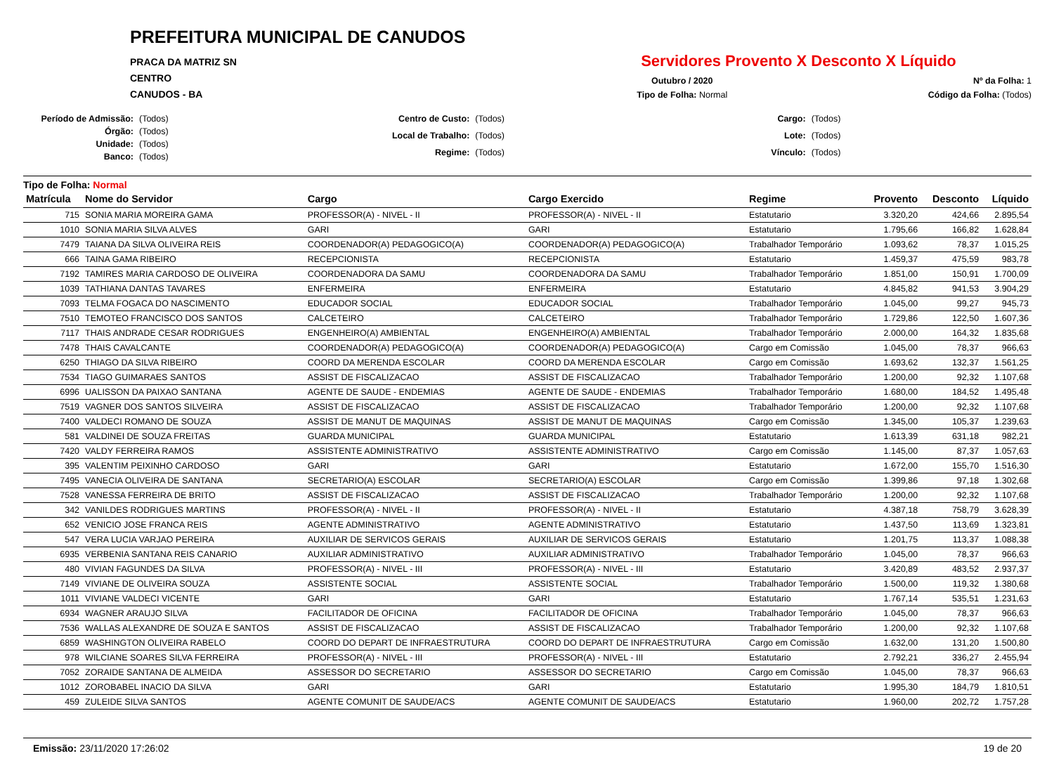PREFEITURA MUNICIPAL DE CANUDOS
PRACA DA MATRIZ SN
CENTRO
CANUDOS - BA
Servidores Provento X Desconto X Líquido
Outubro / 2020
Nº da Folha: 1
Tipo de Folha: Normal
Código da Folha: (Todos)
Período de Admissão: (Todos) Órgão: (Todos) Unidade: (Todos) Banco: (Todos)
Centro de Custo: (Todos) Local de Trabalho: (Todos) Regime: (Todos)
Cargo: (Todos) Lote: (Todos) Vínculo: (Todos)
Tipo de Folha: Normal
| Matrícula | Nome do Servidor | Cargo | Cargo Exercido | Regime | Provento | Desconto | Líquido |
| --- | --- | --- | --- | --- | --- | --- | --- |
| 715 | SONIA MARIA MOREIRA GAMA | PROFESSOR(A) - NIVEL - II | PROFESSOR(A) - NIVEL - II | Estatutario | 3.320,20 | 424,66 | 2.895,54 |
| 1010 | SONIA MARIA SILVA ALVES | GARI | GARI | Estatutario | 1.795,66 | 166,82 | 1.628,84 |
| 7479 | TAIANA DA SILVA OLIVEIRA REIS | COORDENADOR(A) PEDAGOGICO(A) | COORDENADOR(A) PEDAGOGICO(A) | Trabalhador Temporário | 1.093,62 | 78,37 | 1.015,25 |
| 666 | TAINA GAMA RIBEIRO | RECEPCIONISTA | RECEPCIONISTA | Estatutario | 1.459,37 | 475,59 | 983,78 |
| 7192 | TAMIRES MARIA CARDOSO DE OLIVEIRA | COORDENADORA DA SAMU | COORDENADORA DA SAMU | Trabalhador Temporário | 1.851,00 | 150,91 | 1.700,09 |
| 1039 | TATHIANA DANTAS TAVARES | ENFERMEIRA | ENFERMEIRA | Estatutario | 4.845,82 | 941,53 | 3.904,29 |
| 7093 | TELMA FOGACA DO NASCIMENTO | EDUCADOR SOCIAL | EDUCADOR SOCIAL | Trabalhador Temporário | 1.045,00 | 99,27 | 945,73 |
| 7510 | TEMOTEO FRANCISCO DOS SANTOS | CALCETEIRO | CALCETEIRO | Trabalhador Temporário | 1.729,86 | 122,50 | 1.607,36 |
| 7117 | THAIS ANDRADE CESAR RODRIGUES | ENGENHEIRO(A) AMBIENTAL | ENGENHEIRO(A) AMBIENTAL | Trabalhador Temporário | 2.000,00 | 164,32 | 1.835,68 |
| 7478 | THAIS CAVALCANTE | COORDENADOR(A) PEDAGOGICO(A) | COORDENADOR(A) PEDAGOGICO(A) | Cargo em Comissão | 1.045,00 | 78,37 | 966,63 |
| 6250 | THIAGO DA SILVA RIBEIRO | COORD DA MERENDA ESCOLAR | COORD DA MERENDA ESCOLAR | Cargo em Comissão | 1.693,62 | 132,37 | 1.561,25 |
| 7534 | TIAGO GUIMARAES SANTOS | ASSIST DE FISCALIZACAO | ASSIST DE FISCALIZACAO | Trabalhador Temporário | 1.200,00 | 92,32 | 1.107,68 |
| 6996 | UALISSON DA PAIXAO SANTANA | AGENTE DE SAUDE - ENDEMIAS | AGENTE DE SAUDE - ENDEMIAS | Trabalhador Temporário | 1.680,00 | 184,52 | 1.495,48 |
| 7519 | VAGNER DOS SANTOS SILVEIRA | ASSIST DE FISCALIZACAO | ASSIST DE FISCALIZACAO | Trabalhador Temporário | 1.200,00 | 92,32 | 1.107,68 |
| 7400 | VALDECI ROMANO DE SOUZA | ASSIST DE MANUT DE MAQUINAS | ASSIST DE MANUT DE MAQUINAS | Cargo em Comissão | 1.345,00 | 105,37 | 1.239,63 |
| 581 | VALDINEI DE SOUZA FREITAS | GUARDA MUNICIPAL | GUARDA MUNICIPAL | Estatutario | 1.613,39 | 631,18 | 982,21 |
| 7420 | VALDY FERREIRA RAMOS | ASSISTENTE ADMINISTRATIVO | ASSISTENTE ADMINISTRATIVO | Cargo em Comissão | 1.145,00 | 87,37 | 1.057,63 |
| 395 | VALENTIM PEIXINHO CARDOSO | GARI | GARI | Estatutario | 1.672,00 | 155,70 | 1.516,30 |
| 7495 | VANECIA OLIVEIRA DE SANTANA | SECRETARIO(A) ESCOLAR | SECRETARIO(A) ESCOLAR | Cargo em Comissão | 1.399,86 | 97,18 | 1.302,68 |
| 7528 | VANESSA FERREIRA DE BRITO | ASSIST DE FISCALIZACAO | ASSIST DE FISCALIZACAO | Trabalhador Temporário | 1.200,00 | 92,32 | 1.107,68 |
| 342 | VANILDES RODRIGUES MARTINS | PROFESSOR(A) - NIVEL - II | PROFESSOR(A) - NIVEL - II | Estatutario | 4.387,18 | 758,79 | 3.628,39 |
| 652 | VENICIO JOSE FRANCA REIS | AGENTE ADMINISTRATIVO | AGENTE ADMINISTRATIVO | Estatutario | 1.437,50 | 113,69 | 1.323,81 |
| 547 | VERA LUCIA VARJAO PEREIRA | AUXILIAR DE SERVICOS GERAIS | AUXILIAR DE SERVICOS GERAIS | Estatutario | 1.201,75 | 113,37 | 1.088,38 |
| 6935 | VERBENIA SANTANA REIS CANARIO | AUXILIAR ADMINISTRATIVO | AUXILIAR ADMINISTRATIVO | Trabalhador Temporário | 1.045,00 | 78,37 | 966,63 |
| 480 | VIVIAN FAGUNDES DA SILVA | PROFESSOR(A) - NIVEL - III | PROFESSOR(A) - NIVEL - III | Estatutario | 3.420,89 | 483,52 | 2.937,37 |
| 7149 | VIVIANE DE OLIVEIRA SOUZA | ASSISTENTE SOCIAL | ASSISTENTE SOCIAL | Trabalhador Temporário | 1.500,00 | 119,32 | 1.380,68 |
| 1011 | VIVIANE VALDECI VICENTE | GARI | GARI | Estatutario | 1.767,14 | 535,51 | 1.231,63 |
| 6934 | WAGNER ARAUJO SILVA | FACILITADOR DE OFICINA | FACILITADOR DE OFICINA | Trabalhador Temporário | 1.045,00 | 78,37 | 966,63 |
| 7536 | WALLAS ALEXANDRE DE SOUZA E SANTOS | ASSIST DE FISCALIZACAO | ASSIST DE FISCALIZACAO | Trabalhador Temporário | 1.200,00 | 92,32 | 1.107,68 |
| 6859 | WASHINGTON OLIVEIRA RABELO | COORD DO DEPART DE INFRAESTRUTURA | COORD DO DEPART DE INFRAESTRUTURA | Cargo em Comissão | 1.632,00 | 131,20 | 1.500,80 |
| 978 | WILCIANE SOARES SILVA FERREIRA | PROFESSOR(A) - NIVEL - III | PROFESSOR(A) - NIVEL - III | Estatutario | 2.792,21 | 336,27 | 2.455,94 |
| 7052 | ZORAIDE SANTANA DE ALMEIDA | ASSESSOR DO SECRETARIO | ASSESSOR DO SECRETARIO | Cargo em Comissão | 1.045,00 | 78,37 | 966,63 |
| 1012 | ZOROBABEL INACIO DA SILVA | GARI | GARI | Estatutario | 1.995,30 | 184,79 | 1.810,51 |
| 459 | ZULEIDE SILVA SANTOS | AGENTE COMUNIT DE SAUDE/ACS | AGENTE COMUNIT DE SAUDE/ACS | Estatutario | 1.960,00 | 202,72 | 1.757,28 |
Emissão: 23/11/2020 17:26:02 19 de 20